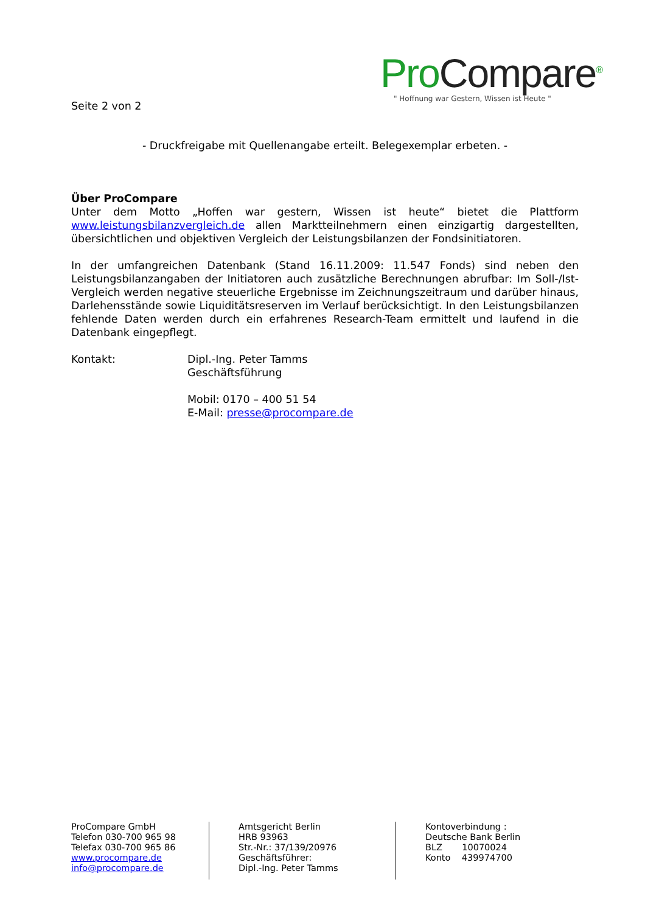ProCompare<sup>®</sup>
" Hoffnung war Gestern, Wissen ist Heute "
Seite 2 von 2
- Druckfreigabe mit Quellenangabe erteilt. Belegexemplar erbeten. -
Über ProCompare
Unter dem Motto „Hoffen war gestern, Wissen ist heute“ bietet die Plattform www.leistungsbilanzvergleich.de allen Marktteilnehmern einen einzigartig dargestellten, übersichtlichen und objektiven Vergleich der Leistungsbilanzen der Fondsinitiatoren.
In der umfangreichen Datenbank (Stand 16.11.2009: 11.547 Fonds) sind neben den Leistungsbilanzangaben der Initiatoren auch zusätzliche Berechnungen abrufbar: Im Soll-/Ist-Vergleich werden negative steuerliche Ergebnisse im Zeichnungszeitraum und darüber hinaus, Darlehensstände sowie Liquiditätsreserven im Verlauf berücksichtigt. In den Leistungsbilanzen fehlende Daten werden durch ein erfahrenes Research-Team ermittelt und laufend in die Datenbank eingepflegt.
Kontakt: Dipl.-Ing. Peter Tamms
Geschäftsführung
Mobil: 0170 – 400 51 54
E-Mail: presse@procompare.de
ProCompare GmbH
Telefon 030-700 965 98
Telefax 030-700 965 86
www.procompare.de
info@procompare.de
Amtsgericht Berlin
HRB 93963
Str.-Nr.: 37/139/20976
Geschäftsführer:
Dipl.-Ing. Peter Tamms
Kontoverbindung :
Deutsche Bank Berlin
BLZ 10070024
Konto 439974700